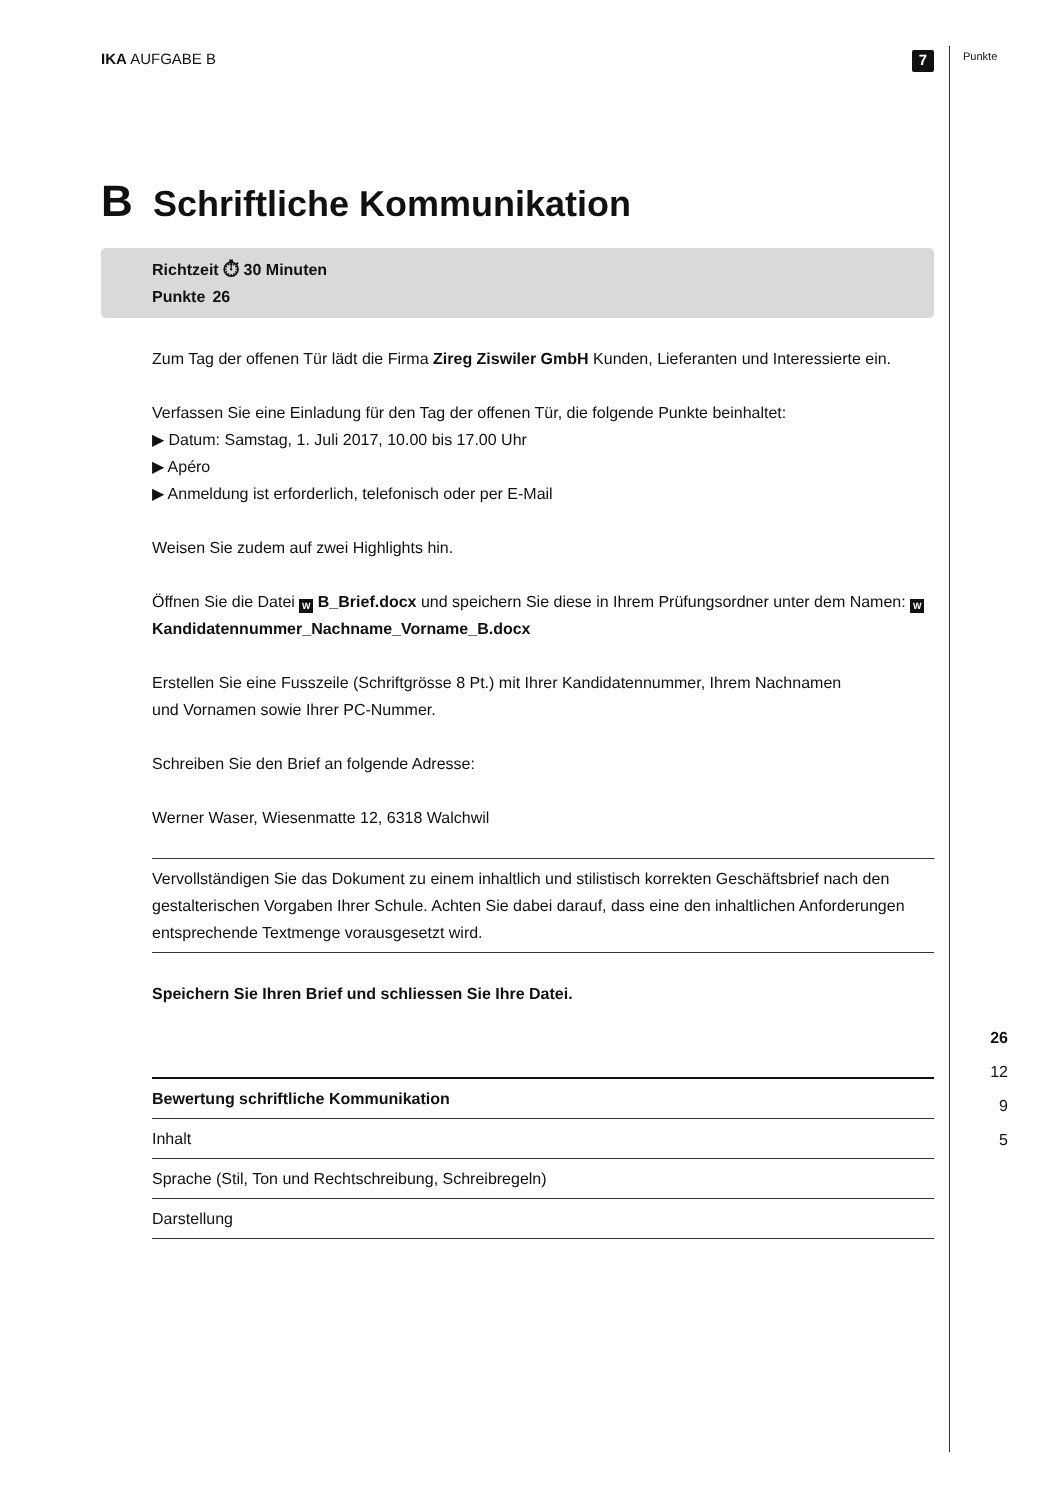IKA AUFGABE B
7
B Schriftliche Kommunikation
Richtzeit ⏱ 30 Minuten
Punkte 26
Zum Tag der offenen Tür lädt die Firma Zireg Ziswiler GmbH Kunden, Lieferanten und Interessierte ein.
Verfassen Sie eine Einladung für den Tag der offenen Tür, die folgende Punkte beinhaltet:
▶ Datum: Samstag, 1. Juli 2017, 10.00 bis 17.00 Uhr
▶ Apéro
▶ Anmeldung ist erforderlich, telefonisch oder per E-Mail
Weisen Sie zudem auf zwei Highlights hin.
Öffnen Sie die Datei W B_Brief.docx und speichern Sie diese in Ihrem Prüfungsordner unter dem Namen: W Kandidatennummer_Nachname_Vorname_B.docx
Erstellen Sie eine Fusszeile (Schriftgrösse 8 Pt.) mit Ihrer Kandidatennummer, Ihrem Nachnamen
und Vornamen sowie Ihrer PC-Nummer.
Schreiben Sie den Brief an folgende Adresse:
Werner Waser, Wiesenmatte 12, 6318 Walchwil
Vervollständigen Sie das Dokument zu einem inhaltlich und stilistisch korrekten Geschäftsbrief nach den gestalterischen Vorgaben Ihrer Schule. Achten Sie dabei darauf, dass eine den inhaltlichen Anforderungen entsprechende Textmenge vorausgesetzt wird.
Speichern Sie Ihren Brief und schliessen Sie Ihre Datei.
| Bewertung schriftliche Kommunikation |
| --- |
| Inhalt |
| Sprache (Stil, Ton und Rechtschreibung, Schreibregeln) |
| Darstellung |
Punkte
26
12
9
5